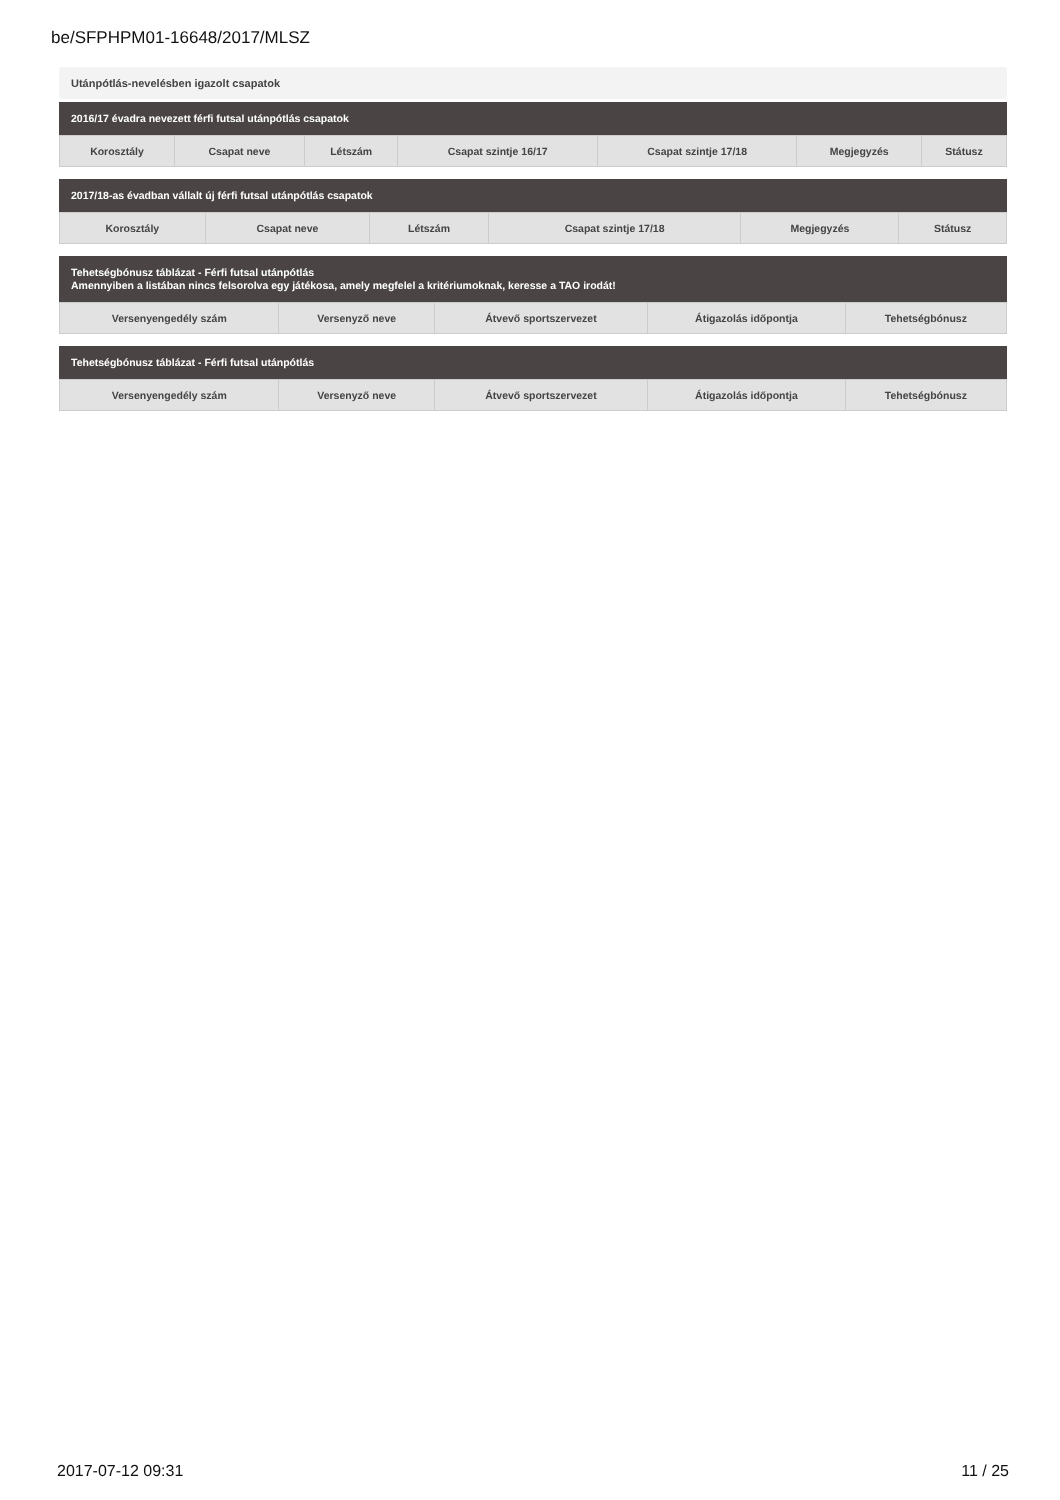be/SFPHPM01-16648/2017/MLSZ
Utánpótlás-nevelésben igazolt csapatok
2016/17 évadra nevezett férfi futsal utánpótlás csapatok
| Korosztály | Csapat neve | Létszám | Csapat szintje 16/17 | Csapat szintje 17/18 | Megjegyzés | Státusz |
| --- | --- | --- | --- | --- | --- | --- |
2017/18-as évadban vállalt új férfi futsal utánpótlás csapatok
| Korosztály | Csapat neve | Létszám | Csapat szintje 17/18 | Megjegyzés | Státusz |
| --- | --- | --- | --- | --- | --- |
Tehetségbónusz táblázat - Férfi futsal utánpótlás
Amennyiben a listában nincs felsorolva egy játékosa, amely megfelel a kritériumoknak, keresse a TAO irodát!
| Versenyengedély szám | Versenyző neve | Átvevő sportszervezet | Átigazolás időpontja | Tehetségbónusz |
| --- | --- | --- | --- | --- |
Tehetségbónusz táblázat - Férfi futsal utánpótlás
| Versenyengedély szám | Versenyző neve | Átvevő sportszervezet | Átigazolás időpontja | Tehetségbónusz |
| --- | --- | --- | --- | --- |
2017-07-12 09:31 11 / 25